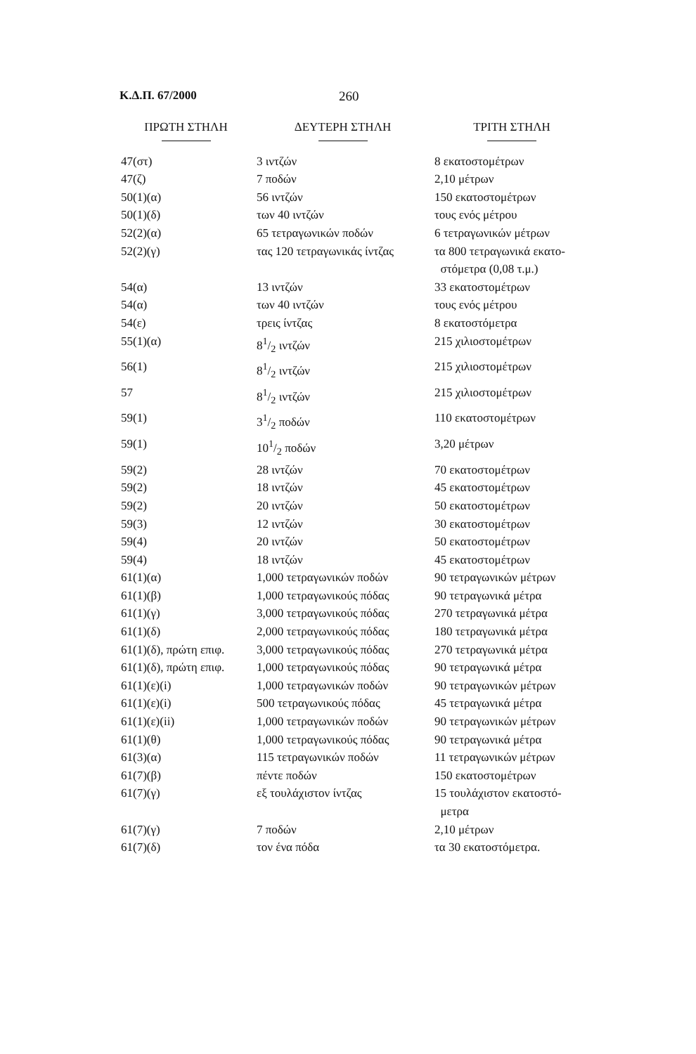Κ.Δ.Π. 67/2000 260
| ΠΡΩΤΗ ΣΤΗΛΗ | ΔΕΥΤΕΡΗ ΣΤΗΛΗ | ΤΡΙΤΗ ΣΤΗΛΗ |
| --- | --- | --- |
| 47(στ) | 3 ιντζών | 8 εκατοστομέτρων |
| 47(ζ) | 7 ποδών | 2,10 μέτρων |
| 50(1)(α) | 56 ιντζών | 150 εκατοστομέτρων |
| 50(1)(δ) | των 40 ιντζών | τους ενός μέτρου |
| 52(2)(α) | 65 τετραγωνικών ποδών | 6 τετραγωνικών μέτρων |
| 52(2)(γ) | τας 120 τετραγωνικάς ίντζας | τα 800 τετραγωνικά εκατο- στόμετρα (0,08 τ.μ.) |
| 54(α) | 13 ιντζών | 33 εκατοστομέτρων |
| 54(α) | των 40 ιντζών | τους ενός μέτρου |
| 54(ε) | τρεις ίντζας | 8 εκατοστόμετρα |
| 55(1)(α) | 81/2 ιντζών | 215 χιλιοστομέτρων |
| 56(1) | 81/2 ιντζών | 215 χιλιοστομέτρων |
| 57 | 81/2 ιντζών | 215 χιλιοστομέτρων |
| 59(1) | 31/2 ποδών | 110 εκατοστομέτρων |
| 59(1) | 101/2 ποδών | 3,20 μέτρων |
| 59(2) | 28 ιντζών | 70 εκατοστομέτρων |
| 59(2) | 18 ιντζών | 45 εκατοστομέτρων |
| 59(2) | 20 ιντζών | 50 εκατοστομέτρων |
| 59(3) | 12 ιντζών | 30 εκατοστομέτρων |
| 59(4) | 20 ιντζών | 50 εκατοστομέτρων |
| 59(4) | 18 ιντζών | 45 εκατοστομέτρων |
| 61(1)(α) | 1,000 τετραγωνικών ποδών | 90 τετραγωνικών μέτρων |
| 61(1)(β) | 1,000 τετραγωνικούς πόδας | 90 τετραγωνικά μέτρα |
| 61(1)(γ) | 3,000 τετραγωνικούς πόδας | 270 τετραγωνικά μέτρα |
| 61(1)(δ) | 2,000 τετραγωνικούς πόδας | 180 τετραγωνικά μέτρα |
| 61(1)(δ), πρώτη επιφ. | 3,000 τετραγωνικούς πόδας | 270 τετραγωνικά μέτρα |
| 61(1)(δ), πρώτη επιφ. | 1,000 τετραγωνικούς πόδας | 90 τετραγωνικά μέτρα |
| 61(1)(ε)(i) | 1,000 τετραγωνικών ποδών | 90 τετραγωνικών μέτρων |
| 61(1)(ε)(i) | 500 τετραγωνικούς πόδας | 45 τετραγωνικά μέτρα |
| 61(1)(ε)(ii) | 1,000 τετραγωνικών ποδών | 90 τετραγωνικών μέτρων |
| 61(1)(θ) | 1,000 τετραγωνικούς πόδας | 90 τετραγωνικά μέτρα |
| 61(3)(α) | 115 τετραγωνικών ποδών | 11 τετραγωνικών μέτρων |
| 61(7)(β) | πέντε ποδών | 150 εκατοστομέτρων |
| 61(7)(γ) | εξ τουλάχιστον ίντζας | 15 τουλάχιστον εκατοστό- μετρα |
| 61(7)(γ) | 7 ποδών | 2,10 μέτρων |
| 61(7)(δ) | τον ένα πόδα | τα 30 εκατοστόμετρα. |